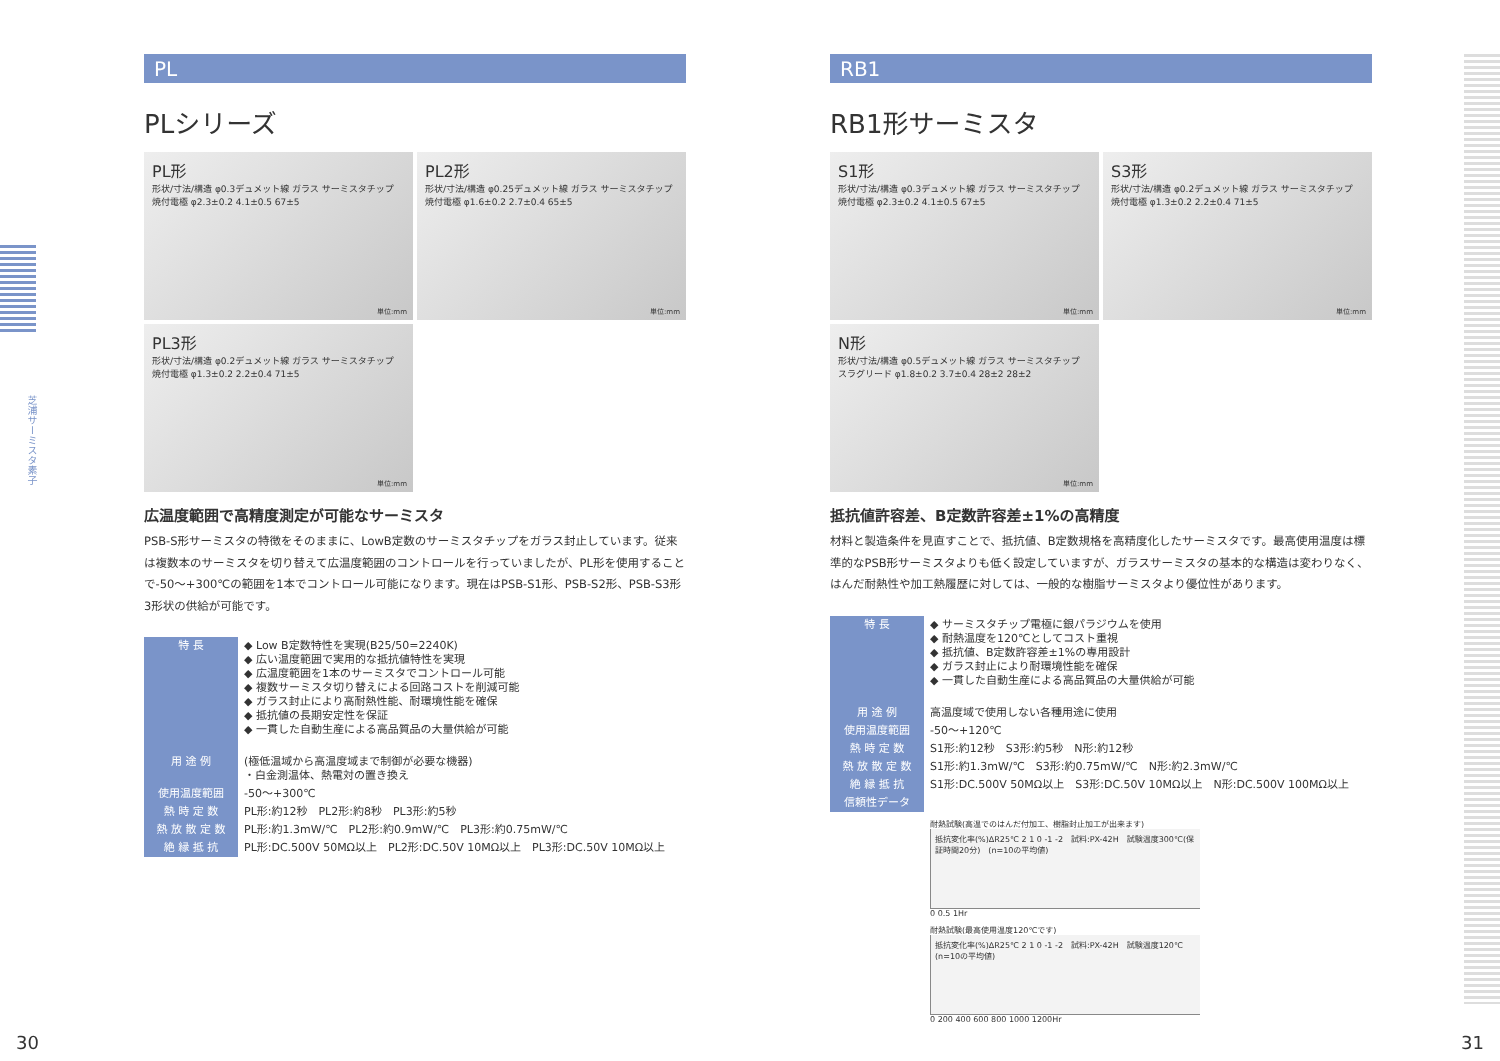PL
PLシリーズ
PL形
形状/寸法/構造 φ0.3デュメット線 ガラス サーミスタチップ 焼付電極 φ2.3±0.2 4.1±0.5 67±5
単位:mm
PL2形
形状/寸法/構造 φ0.25デュメット線 ガラス サーミスタチップ 焼付電極 φ1.6±0.2 2.7±0.4 65±5
単位:mm
PL3形
形状/寸法/構造 φ0.2デュメット線 ガラス サーミスタチップ 焼付電極 φ1.3±0.2 2.2±0.4 71±5
単位:mm
広温度範囲で高精度測定が可能なサーミスタ
PSB-S形サーミスタの特徴をそのままに、LowB定数のサーミスタチップをガラス封止しています。従来は複数本のサーミスタを切り替えて広温度範囲のコントロールを行っていましたが、PL形を使用することで-50〜+300℃の範囲を1本でコントロール可能になります。現在はPSB-S1形、PSB-S2形、PSB-S3形 3形状の供給が可能です。
| 特 長 | ◆ Low B定数特性を実現(B25/50=2240K) ◆ 広い温度範囲で実用的な抵抗値特性を実現 ◆ 広温度範囲を1本のサーミスタでコントロール可能 ◆ 複数サーミスタ切り替えによる回路コストを削減可能 ◆ ガラス封止により高耐熱性能、耐環境性能を確保 ◆ 抵抗値の長期安定性を保証 ◆ 一貫した自動生産による高品質品の大量供給が可能 |
| 用 途 例 | (極低温域から高温度域まで制御が必要な機器) ・白金測温体、熱電対の置き換え |
| 使用温度範囲 | -50〜+300℃ |
| 熱 時 定 数 | PL形:約12秒 PL2形:約8秒 PL3形:約5秒 |
| 熱 放 散 定 数 | PL形:約1.3mW/℃ PL2形:約0.9mW/℃ PL3形:約0.75mW/℃ |
| 絶 縁 抵 抗 | PL形:DC.500V 50MΩ以上 PL2形:DC.50V 10MΩ以上 PL3形:DC.50V 10MΩ以上 |
RB1
RB1形サーミスタ
S1形
形状/寸法/構造 φ0.3デュメット線 ガラス サーミスタチップ 焼付電極 φ2.3±0.2 4.1±0.5 67±5
単位:mm
S3形
形状/寸法/構造 φ0.2デュメット線 ガラス サーミスタチップ 焼付電極 φ1.3±0.2 2.2±0.4 71±5
単位:mm
N形
形状/寸法/構造 φ0.5デュメット線 ガラス サーミスタチップ スラグリード φ1.8±0.2 3.7±0.4 28±2 28±2
単位:mm
抵抗値許容差、B定数許容差±1%の高精度
材料と製造条件を見直すことで、抵抗値、B定数規格を高精度化したサーミスタです。最高使用温度は標準的なPSB形サーミスタよりも低く設定していますが、ガラスサーミスタの基本的な構造は変わりなく、はんだ耐熱性や加工熱履歴に対しては、一般的な樹脂サーミスタより優位性があります。
| 特 長 | ◆ サーミスタチップ電極に銀パラジウムを使用 ◆ 耐熱温度を120℃としてコスト重視 ◆ 抵抗値、B定数許容差±1%の専用設計 ◆ ガラス封止により耐環境性能を確保 ◆ 一貫した自動生産による高品質品の大量供給が可能 |
| 用 途 例 | 高温度域で使用しない各種用途に使用 |
| 使用温度範囲 | -50〜+120℃ |
| 熱 時 定 数 | S1形:約12秒 S3形:約5秒 N形:約12秒 |
| 熱 放 散 定 数 | S1形:約1.3mW/℃ S3形:約0.75mW/℃ N形:約2.3mW/℃ |
| 絶 縁 抵 抗 | S1形:DC.500V 50MΩ以上 S3形:DC.50V 10MΩ以上 N形:DC.500V 100MΩ以上 |
| 信頼性データ | |
耐熱試験(高温でのはんだ付加工、樹脂封止加工が出来ます)
抵抗変化率(%)ΔR25℃ 2 1 0 -1 -2　試料:PX-42H　試験温度300℃(保証時間20分)　(n=10の平均値)
0 0.5 1Hr
耐熱試験(最高使用温度120℃です)
抵抗変化率(%)ΔR25℃ 2 1 0 -1 -2　試料:PX-42H　試験温度120℃　(n=10の平均値)
0 200 400 600 800 1000 1200Hr
芝浦サーミスタ素子
30 31